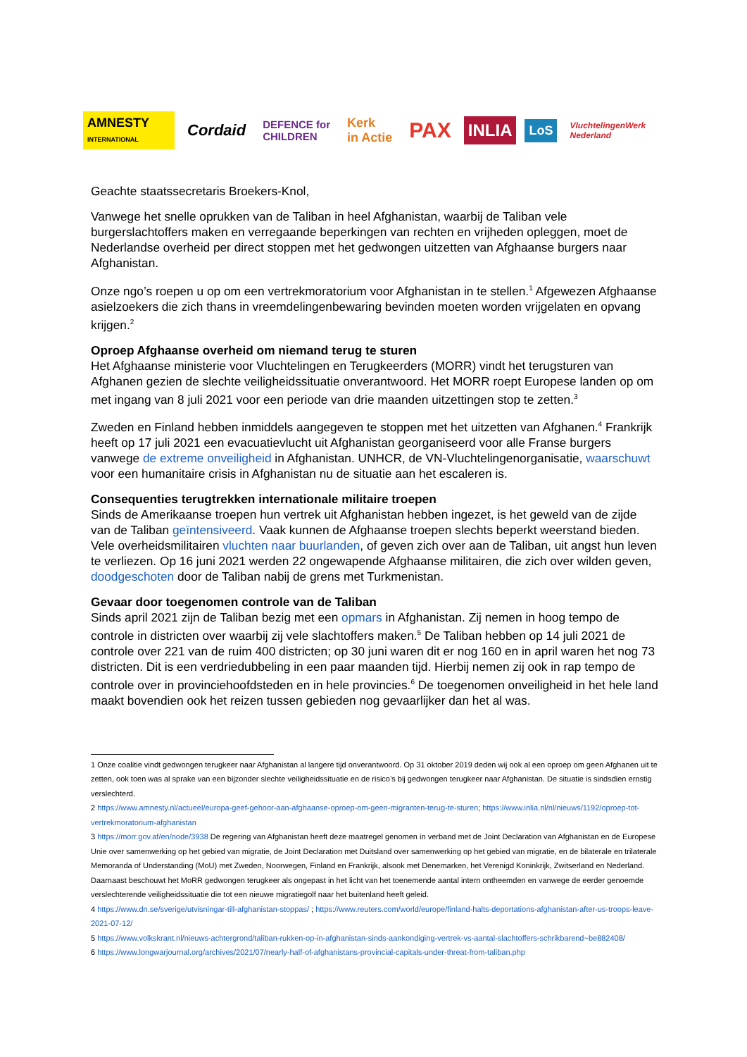AMNESTY
INTERNATIONAL
Cordaid
DEFENCE for
CHILDREN
Kerk
in Actie
PAX
INLIA
LoS
VluchtelingenWerk
Nederland
Geachte staatssecretaris Broekers-Knol,
Vanwege het snelle oprukken van de Taliban in heel Afghanistan, waarbij de Taliban vele burgerslachtoffers maken en verregaande beperkingen van rechten en vrijheden opleggen, moet de Nederlandse overheid per direct stoppen met het gedwongen uitzetten van Afghaanse burgers naar Afghanistan.
Onze ngo’s roepen u op om een vertrekmoratorium voor Afghanistan in te stellen.<sup>1</sup> Afgewezen Afghaanse asielzoekers die zich thans in vreemdelingenbewaring bevinden moeten worden vrijgelaten en opvang krijgen.<sup>2</sup>
Oproep Afghaanse overheid om niemand terug te sturen
Het Afghaanse ministerie voor Vluchtelingen en Terugkeerders (MORR) vindt het terugsturen van Afghanen gezien de slechte veiligheidssituatie onverantwoord. Het MORR roept Europese landen op om met ingang van 8 juli 2021 voor een periode van drie maanden uitzettingen stop te zetten.<sup>3</sup>
Zweden en Finland hebben inmiddels aangegeven te stoppen met het uitzetten van Afghanen.<sup>4</sup> Frankrijk heeft op 17 juli 2021 een evacuatievlucht uit Afghanistan georganiseerd voor alle Franse burgers vanwege de extreme onveiligheid in Afghanistan. UNHCR, de VN-Vluchtelingenorganisatie, waarschuwt voor een humanitaire crisis in Afghanistan nu de situatie aan het escaleren is.
Consequenties terugtrekken internationale militaire troepen
Sinds de Amerikaanse troepen hun vertrek uit Afghanistan hebben ingezet, is het geweld van de zijde van de Taliban geïntensiveerd. Vaak kunnen de Afghaanse troepen slechts beperkt weerstand bieden. Vele overheidsmilitairen vluchten naar buurlanden, of geven zich over aan de Taliban, uit angst hun leven te verliezen. Op 16 juni 2021 werden 22 ongewapende Afghaanse militairen, die zich over wilden geven, doodgeschoten door de Taliban nabij de grens met Turkmenistan.
Gevaar door toegenomen controle van de Taliban
Sinds april 2021 zijn de Taliban bezig met een opmars in Afghanistan. Zij nemen in hoog tempo de controle in districten over waarbij zij vele slachtoffers maken.<sup>5</sup> De Taliban hebben op 14 juli 2021 de controle over 221 van de ruim 400 districten; op 30 juni waren dit er nog 160 en in april waren het nog 73 districten. Dit is een verdriedubbeling in een paar maanden tijd. Hierbij nemen zij ook in rap tempo de controle over in provinciehoofdsteden en in hele provincies.<sup>6</sup> De toegenomen onveiligheid in het hele land maakt bovendien ook het reizen tussen gebieden nog gevaarlijker dan het al was.
1 Onze coalitie vindt gedwongen terugkeer naar Afghanistan al langere tijd onverantwoord. Op 31 oktober 2019 deden wij ook al een oproep om geen Afghanen uit te zetten, ook toen was al sprake van een bijzonder slechte veiligheidssituatie en de risico’s bij gedwongen terugkeer naar Afghanistan. De situatie is sindsdien ernstig verslechterd.
2 https://www.amnesty.nl/actueel/europa-geef-gehoor-aan-afghaanse-oproep-om-geen-migranten-terug-te-sturen; https://www.inlia.nl/nl/nieuws/1192/oproep-tot-vertrekmoratorium-afghanistan
3 https://morr.gov.af/en/node/3938 De regering van Afghanistan heeft deze maatregel genomen in verband met de Joint Declaration van Afghanistan en de Europese Unie over samenwerking op het gebied van migratie, de Joint Declaration met Duitsland over samenwerking op het gebied van migratie, en de bilaterale en trilaterale Memoranda of Understanding (MoU) met Zweden, Noorwegen, Finland en Frankrijk, alsook met Denemarken, het Verenigd Koninkrijk, Zwitserland en Nederland. Daarnaast beschouwt het MoRR gedwongen terugkeer als ongepast in het licht van het toenemende aantal intern ontheemden en vanwege de eerder genoemde verslechterende veiligheidssituatie die tot een nieuwe migratiegolf naar het buitenland heeft geleid.
4 https://www.dn.se/sverige/utvisningar-till-afghanistan-stoppas/ ; https://www.reuters.com/world/europe/finland-halts-deportations-afghanistan-after-us-troops-leave-2021-07-12/
5 https://www.volkskrant.nl/nieuws-achtergrond/taliban-rukken-op-in-afghanistan-sinds-aankondiging-vertrek-vs-aantal-slachtoffers-schrikbarend~be882408/
6 https://www.longwarjournal.org/archives/2021/07/nearly-half-of-afghanistans-provincial-capitals-under-threat-from-taliban.php